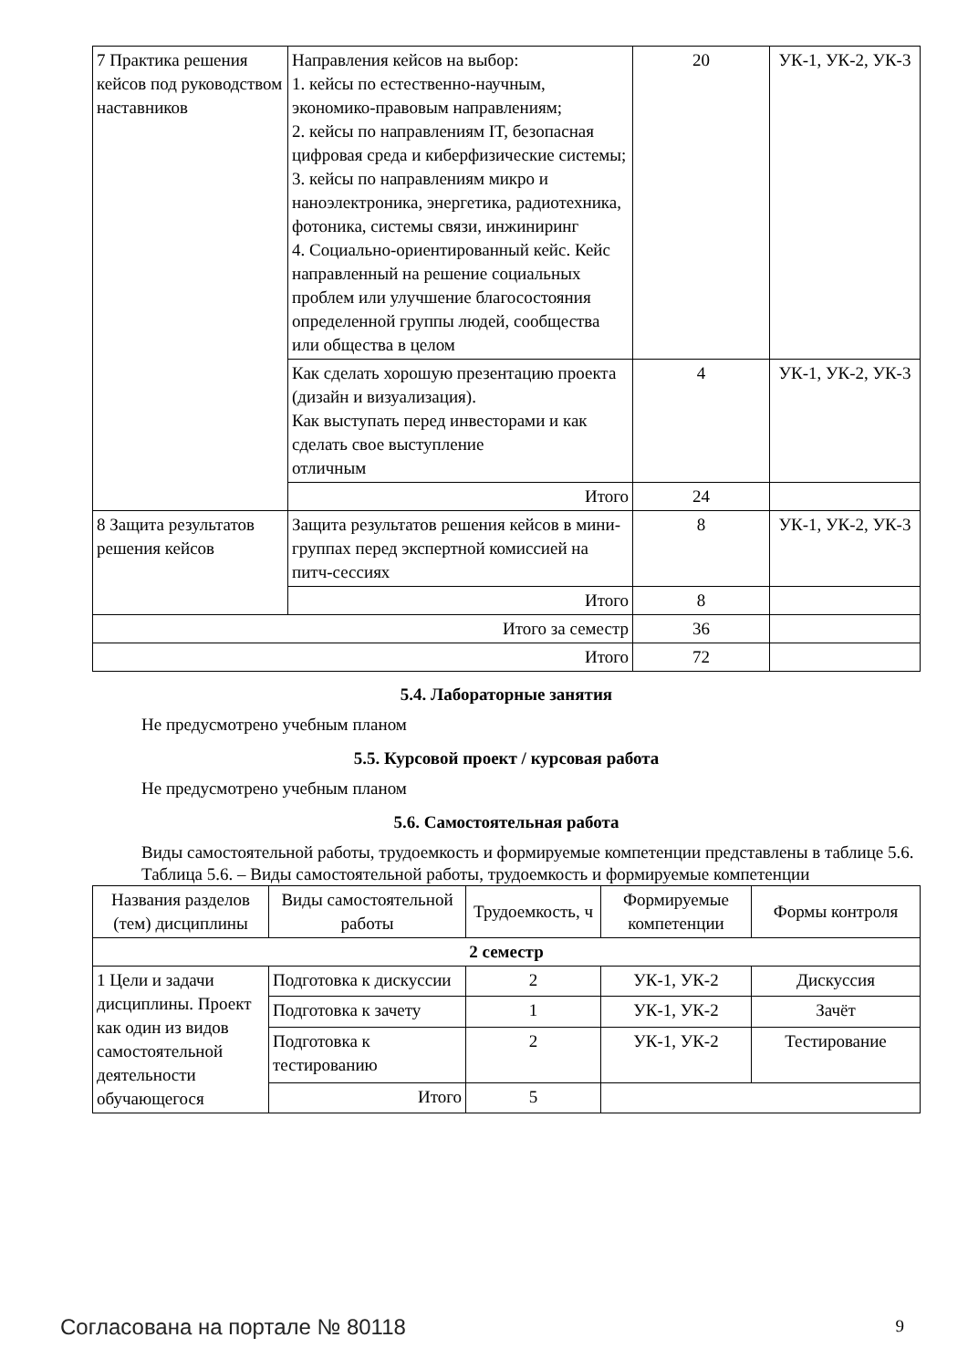| 7 Практика решения кейсов под руководством наставников | Направления кейсов на выбор: 1. кейсы по естественно-научным, экономико-правовым направлениям; 2. кейсы по направлениям IT, безопасная цифровая среда и киберфизические системы; 3. кейсы по направлениям микро и наноэлектроника, энергетика, радиотехника, фотоника, системы связи, инжиниринг 4. Социально-ориентированный кейс. Кейс направленный на решение социальных проблем или улучшение благосостояния определенной группы людей, сообщества или общества в целом | 20 | УК-1, УК-2, УК-3 |
| | Как сделать хорошую презентацию проекта (дизайн и визуализация). Как выступать перед инвесторами и как сделать свое выступление отличным | 4 | УК-1, УК-2, УК-3 |
| | Итого | 24 | |
| 8 Защита результатов решения кейсов | Защита результатов решения кейсов в мини-группах перед экспертной комиссией на питч-сессиях | 8 | УК-1, УК-2, УК-3 |
| | Итого | 8 | |
| Итого за семестр | | 36 | |
| Итого | | 72 | |
5.4. Лабораторные занятия
Не предусмотрено учебным планом
5.5. Курсовой проект / курсовая работа
Не предусмотрено учебным планом
5.6. Самостоятельная работа
Виды самостоятельной работы, трудоемкость и формируемые компетенции представлены в таблице 5.6.
Таблица 5.6. – Виды самостоятельной работы, трудоемкость и формируемые компетенции
| Названия разделов (тем) дисциплины | Виды самостоятельной работы | Трудоемкость, ч | Формируемые компетенции | Формы контроля |
| --- | --- | --- | --- | --- |
| 2 семестр | | | | |
| 1 Цели и задачи дисциплины. Проект как один из видов самостоятельной деятельности обучающегося | Подготовка к дискуссии | 2 | УК-1, УК-2 | Дискуссия |
| | Подготовка к зачету | 1 | УК-1, УК-2 | Зачёт |
| | Подготовка к тестированию | 2 | УК-1, УК-2 | Тестирование |
| | Итого | 5 | | |
Согласована на портале № 80118 9